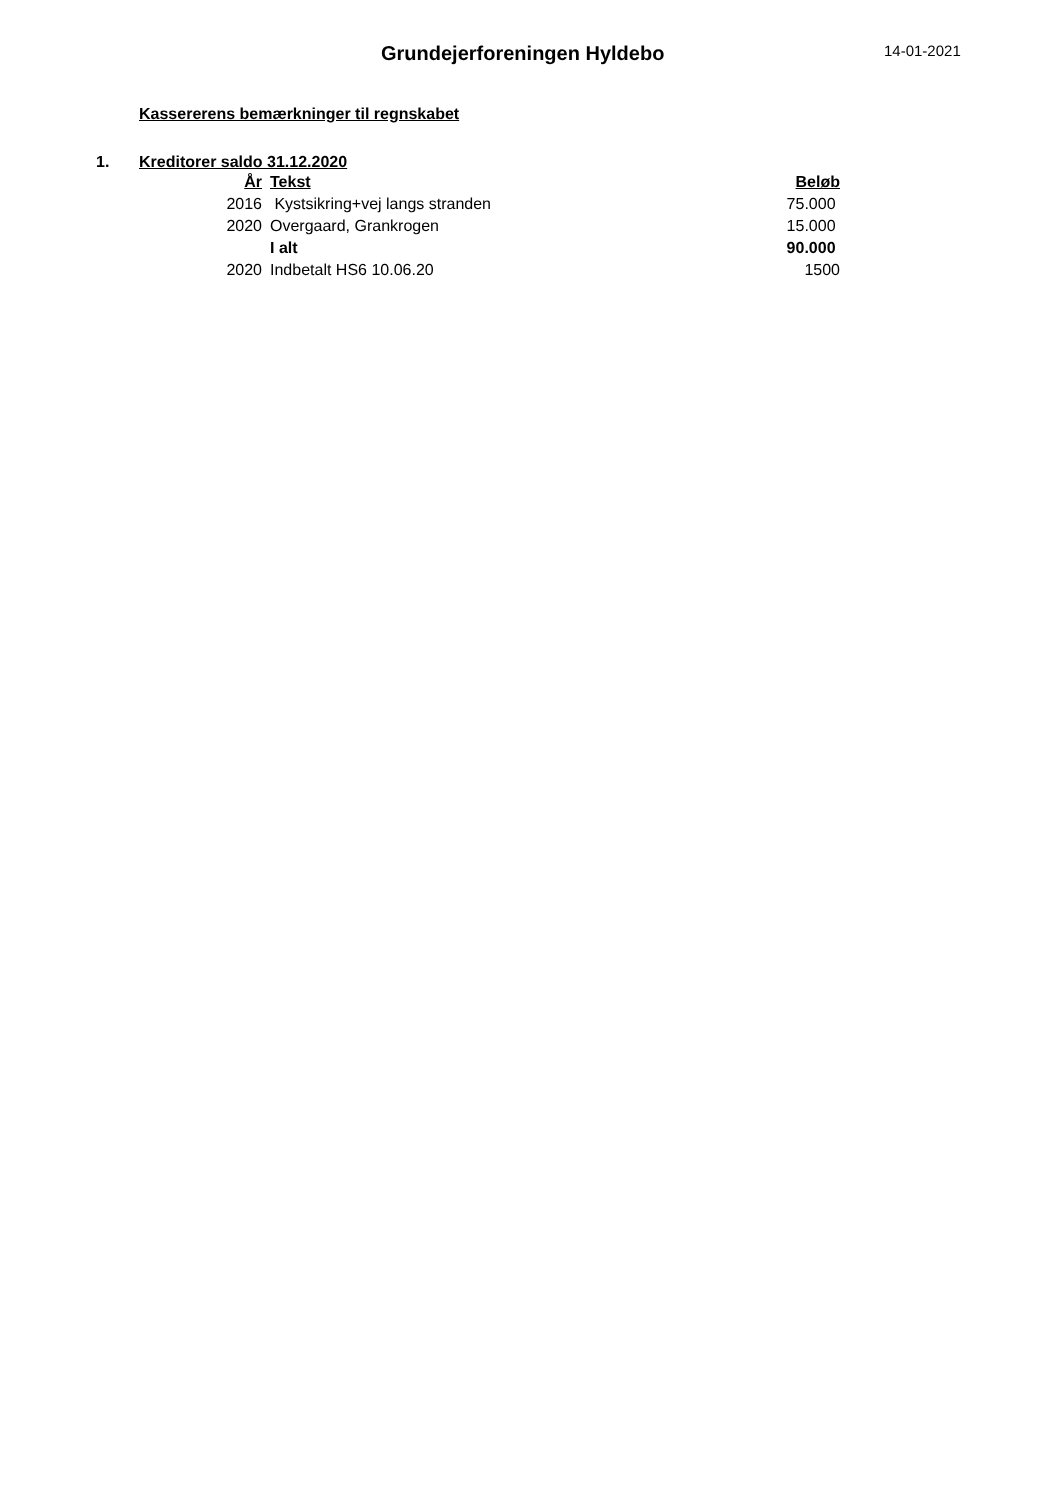Grundejerforeningen Hyldebo
14-01-2021
Kassererens bemærkninger til regnskabet
1. Kreditorer saldo 31.12.2020
| År | Tekst | Beløb |
| --- | --- | --- |
| 2016 | Kystsikring+vej langs stranden | 75.000 |
| 2020 | Overgaard, Grankrogen | 15.000 |
| | I alt | 90.000 |
| 2020 | Indbetalt HS6 10.06.20 | 1500 |